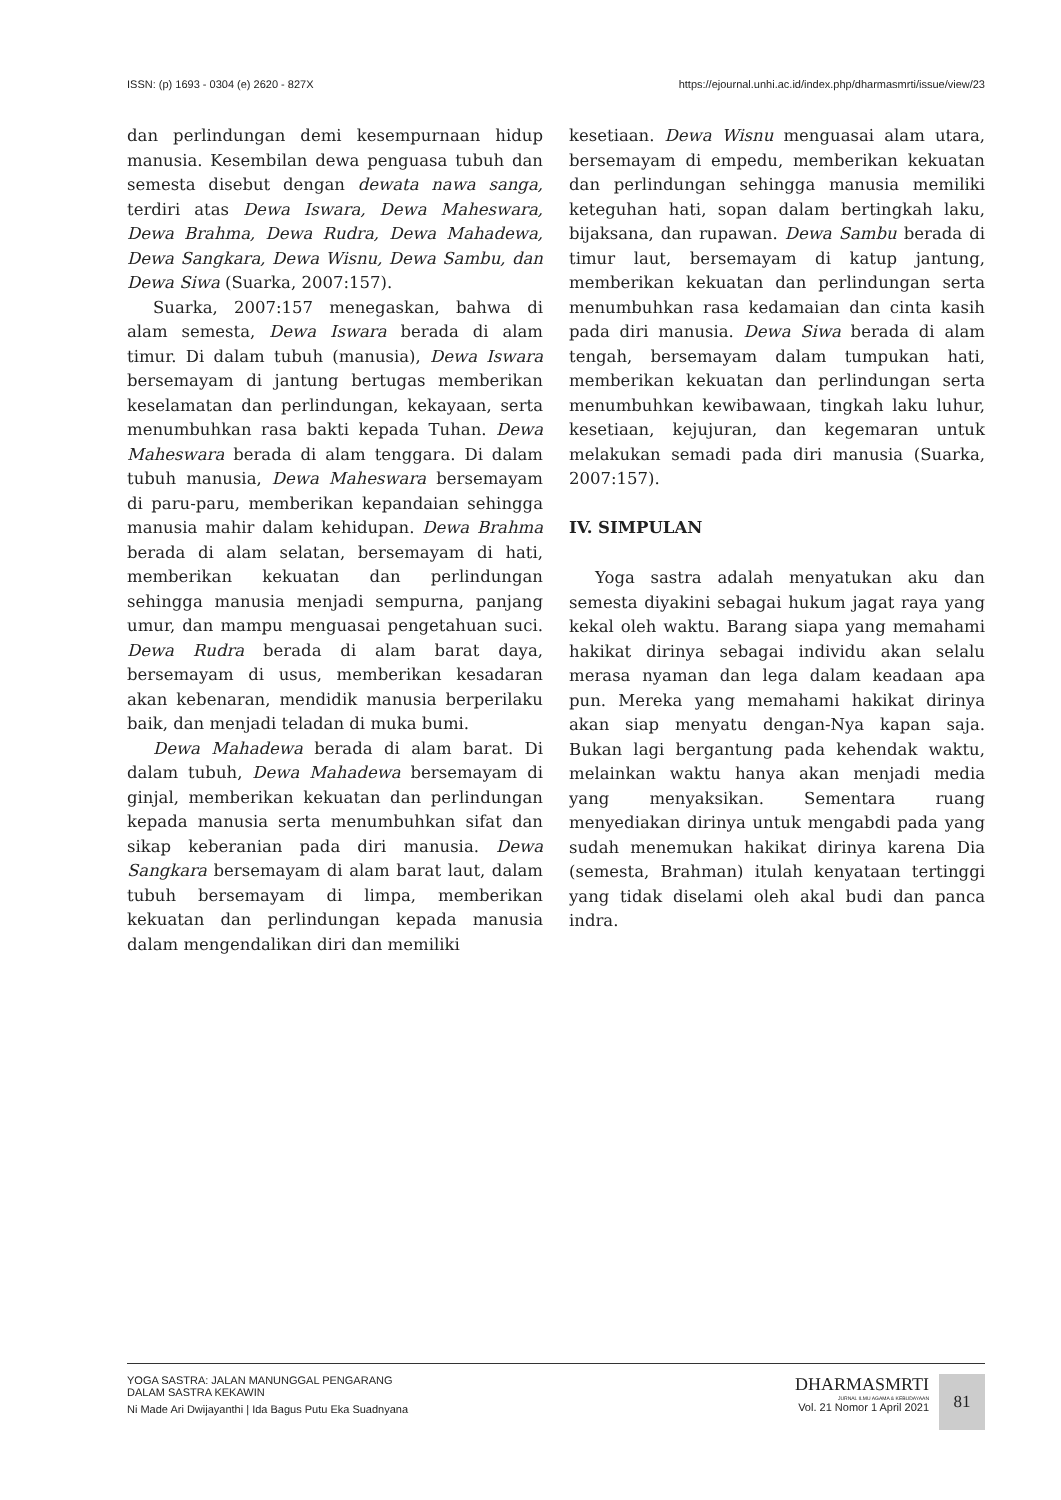ISSN: (p) 1693 - 0304 (e) 2620 - 827X https://ejournal.unhi.ac.id/index.php/dharmasmrti/issue/view/23
dan perlindungan demi kesempurnaan hidup manusia. Kesembilan dewa penguasa tubuh dan semesta disebut dengan dewata nawa sanga, terdiri atas Dewa Iswara, Dewa Maheswara, Dewa Brahma, Dewa Rudra, Dewa Mahadewa, Dewa Sangkara, Dewa Wisnu, Dewa Sambu, dan Dewa Siwa (Suarka, 2007:157).
Suarka, 2007:157 menegaskan, bahwa di alam semesta, Dewa Iswara berada di alam timur. Di dalam tubuh (manusia), Dewa Iswara bersemayam di jantung bertugas memberikan keselamatan dan perlindungan, kekayaan, serta menumbuhkan rasa bakti kepada Tuhan. Dewa Maheswara berada di alam tenggara. Di dalam tubuh manusia, Dewa Maheswara bersemayam di paru-paru, memberikan kepandaian sehingga manusia mahir dalam kehidupan. Dewa Brahma berada di alam selatan, bersemayam di hati, memberikan kekuatan dan perlindungan sehingga manusia menjadi sempurna, panjang umur, dan mampu menguasai pengetahuan suci. Dewa Rudra berada di alam barat daya, bersemayam di usus, memberikan kesadaran akan kebenaran, mendidik manusia berperilaku baik, dan menjadi teladan di muka bumi.
Dewa Mahadewa berada di alam barat. Di dalam tubuh, Dewa Mahadewa bersemayam di ginjal, memberikan kekuatan dan perlindungan kepada manusia serta menumbuhkan sifat dan sikap keberanian pada diri manusia. Dewa Sangkara bersemayam di alam barat laut, dalam tubuh bersemayam di limpa, memberikan kekuatan dan perlindungan kepada manusia dalam mengendalikan diri dan memiliki
kesetiaan. Dewa Wisnu menguasai alam utara, bersemayam di empedu, memberikan kekuatan dan perlindungan sehingga manusia memiliki keteguhan hati, sopan dalam bertingkah laku, bijaksana, dan rupawan. Dewa Sambu berada di timur laut, bersemayam di katup jantung, memberikan kekuatan dan perlindungan serta menumbuhkan rasa kedamaian dan cinta kasih pada diri manusia. Dewa Siwa berada di alam tengah, bersemayam dalam tumpukan hati, memberikan kekuatan dan perlindungan serta menumbuhkan kewibawaan, tingkah laku luhur, kesetiaan, kejujuran, dan kegemaran untuk melakukan semadi pada diri manusia (Suarka, 2007:157).
IV. SIMPULAN
Yoga sastra adalah menyatukan aku dan semesta diyakini sebagai hukum jagat raya yang kekal oleh waktu. Barang siapa yang memahami hakikat dirinya sebagai individu akan selalu merasa nyaman dan lega dalam keadaan apa pun. Mereka yang memahami hakikat dirinya akan siap menyatu dengan-Nya kapan saja. Bukan lagi bergantung pada kehendak waktu, melainkan waktu hanya akan menjadi media yang menyaksikan. Sementara ruang menyediakan dirinya untuk mengabdi pada yang sudah menemukan hakikat dirinya karena Dia (semesta, Brahman) itulah kenyataan tertinggi yang tidak diselami oleh akal budi dan panca indra.
YOGA SASTRA: JALAN MANUNGGAL PENGARANG
DALAM SASTRA KEKAWIN
Ni Made Ari Dwijayanthi | Ida Bagus Putu Eka Suadnyana
DHARMASMRTI
JURNAL ILMU AGAMA & KEBUDAYAAN
Vol. 21 Nomor 1 April 2021
81